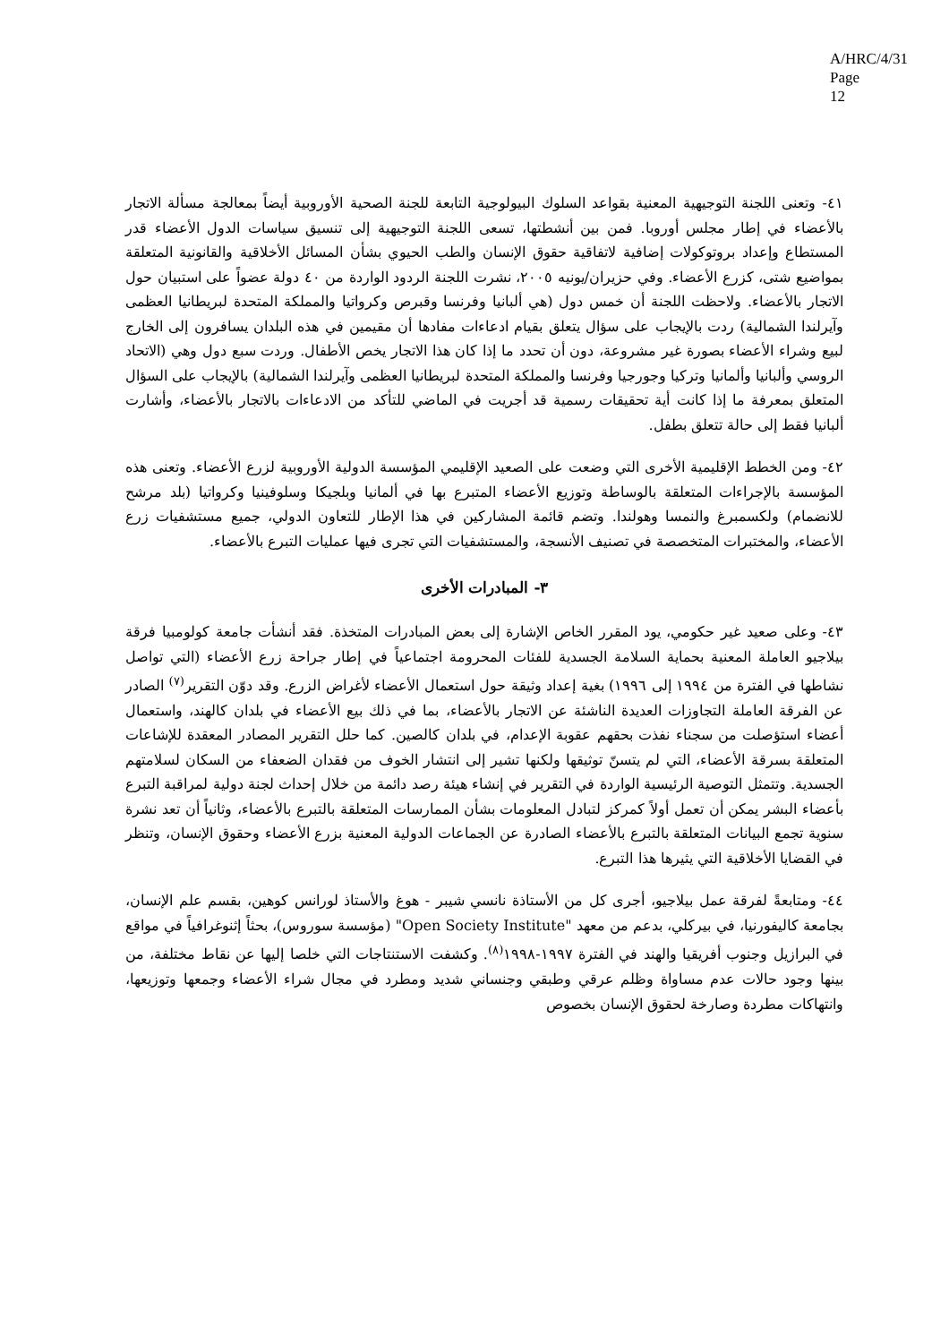A/HRC/4/31
Page 12
٤١- وتعنى اللجنة التوجيهية المعنية بقواعد السلوك البيولوجية التابعة للجنة الصحية الأوروبية أيضاً بمعالجة مسألة الاتجار بالأعضاء في إطار مجلس أوروبا. فمن بين أنشطتها، تسعى اللجنة التوجيهية إلى تنسيق سياسات الدول الأعضاء قدر المستطاع وإعداد بروتوكولات إضافية لاتفاقية حقوق الإنسان والطب الحيوي بشأن المسائل الأخلاقية والقانونية المتعلقة بمواضيع شتى، كزرع الأعضاء. وفي حزيران/يونيه ٢٠٠٥، نشرت اللجنة الردود الواردة من ٤٠ دولة عضواً على استبيان حول الاتجار بالأعضاء. ولاحظت اللجنة أن خمس دول (هي ألبانيا وفرنسا وقبرص وكرواتيا والمملكة المتحدة لبريطانيا العظمى وآيرلندا الشمالية) ردت بالإيجاب على سؤال يتعلق بقيام ادعاءات مفادها أن مقيمين في هذه البلدان يسافرون إلى الخارج لبيع وشراء الأعضاء بصورة غير مشروعة، دون أن تحدد ما إذا كان هذا الاتجار يخص الأطفال. وردت سبع دول وهي (الاتحاد الروسي وألبانيا وألمانيا وتركيا وجورجيا وفرنسا والمملكة المتحدة لبريطانيا العظمى وآيرلندا الشمالية) بالإيجاب على السؤال المتعلق بمعرفة ما إذا كانت أية تحقيقات رسمية قد أجريت في الماضي للتأكد من الادعاءات بالاتجار بالأعضاء، وأشارت ألبانيا فقط إلى حالة تتعلق بطفل.
٤٢- ومن الخطط الإقليمية الأخرى التي وضعت على الصعيد الإقليمي المؤسسة الدولية الأوروبية لزرع الأعضاء. وتعنى هذه المؤسسة بالإجراءات المتعلقة بالوساطة وتوزيع الأعضاء المتبرع بها في ألمانيا وبلجيكا وسلوفينيا وكرواتيا (بلد مرشح للانضمام) ولكسمبرغ والنمسا وهولندا. وتضم قائمة المشاركين في هذا الإطار للتعاون الدولي، جميع مستشفيات زرع الأعضاء، والمختبرات المتخصصة في تصنيف الأنسجة، والمستشفيات التي تجرى فيها عمليات التبرع بالأعضاء.
٣- المبادرات الأخرى
٤٣- وعلى صعيد غير حكومي، يود المقرر الخاص الإشارة إلى بعض المبادرات المتخذة. فقد أنشأت جامعة كولومبيا فرقة بيلاجيو العاملة المعنية بحماية السلامة الجسدية للفئات المحرومة اجتماعياً في إطار جراحة زرع الأعضاء (التي تواصل نشاطها في الفترة من ١٩٩٤ إلى ١٩٩٦) بغية إعداد وثيقة حول استعمال الأعضاء لأغراض الزرع. وقد دوّن التقرير<sup>(٧)</sup> الصادر عن الفرقة العاملة التجاوزات العديدة الناشئة عن الاتجار بالأعضاء، بما في ذلك بيع الأعضاء في بلدان كالهند، واستعمال أعضاء استؤصلت من سجناء نفذت بحقهم عقوبة الإعدام، في بلدان كالصين. كما حلل التقرير المصادر المعقدة للإشاعات المتعلقة بسرقة الأعضاء، التي لم يتسنّ توثيقها ولكنها تشير إلى انتشار الخوف من فقدان الضعفاء من السكان لسلامتهم الجسدية. وتتمثل التوصية الرئيسية الواردة في التقرير في إنشاء هيئة رصد دائمة من خلال إحداث لجنة دولية لمراقبة التبرع بأعضاء البشر يمكن أن تعمل أولاً كمركز لتبادل المعلومات بشأن الممارسات المتعلقة بالتبرع بالأعضاء، وثانياً أن تعد نشرة سنوية تجمع البيانات المتعلقة بالتبرع بالأعضاء الصادرة عن الجماعات الدولية المعنية بزرع الأعضاء وحقوق الإنسان، وتنظر في القضايا الأخلاقية التي يثيرها هذا التبرع.
٤٤- ومتابعةً لفرقة عمل بيلاجيو، أجرى كل من الأستاذة نانسي شيبر - هوغ والأستاذ لورانس كوهين، بقسم علم الإنسان، بجامعة كاليفورنيا، في بيركلي، بدعم من معهد "Open Society Institute" (مؤسسة سوروس)، بحثاً إثنوغرافياً في مواقع في البرازيل وجنوب أفريقيا والهند في الفترة ١٩٩٧-١٩٩٨<sup>(٨)</sup>. وكشفت الاستنتاجات التي خلصا إليها عن نقاط مختلفة، من بينها وجود حالات عدم مساواة وظلم عرقي وطبقي وجنساني شديد ومطرد في مجال شراء الأعضاء وجمعها وتوزيعها، وانتهاكات مطردة وصارخة لحقوق الإنسان بخصوص